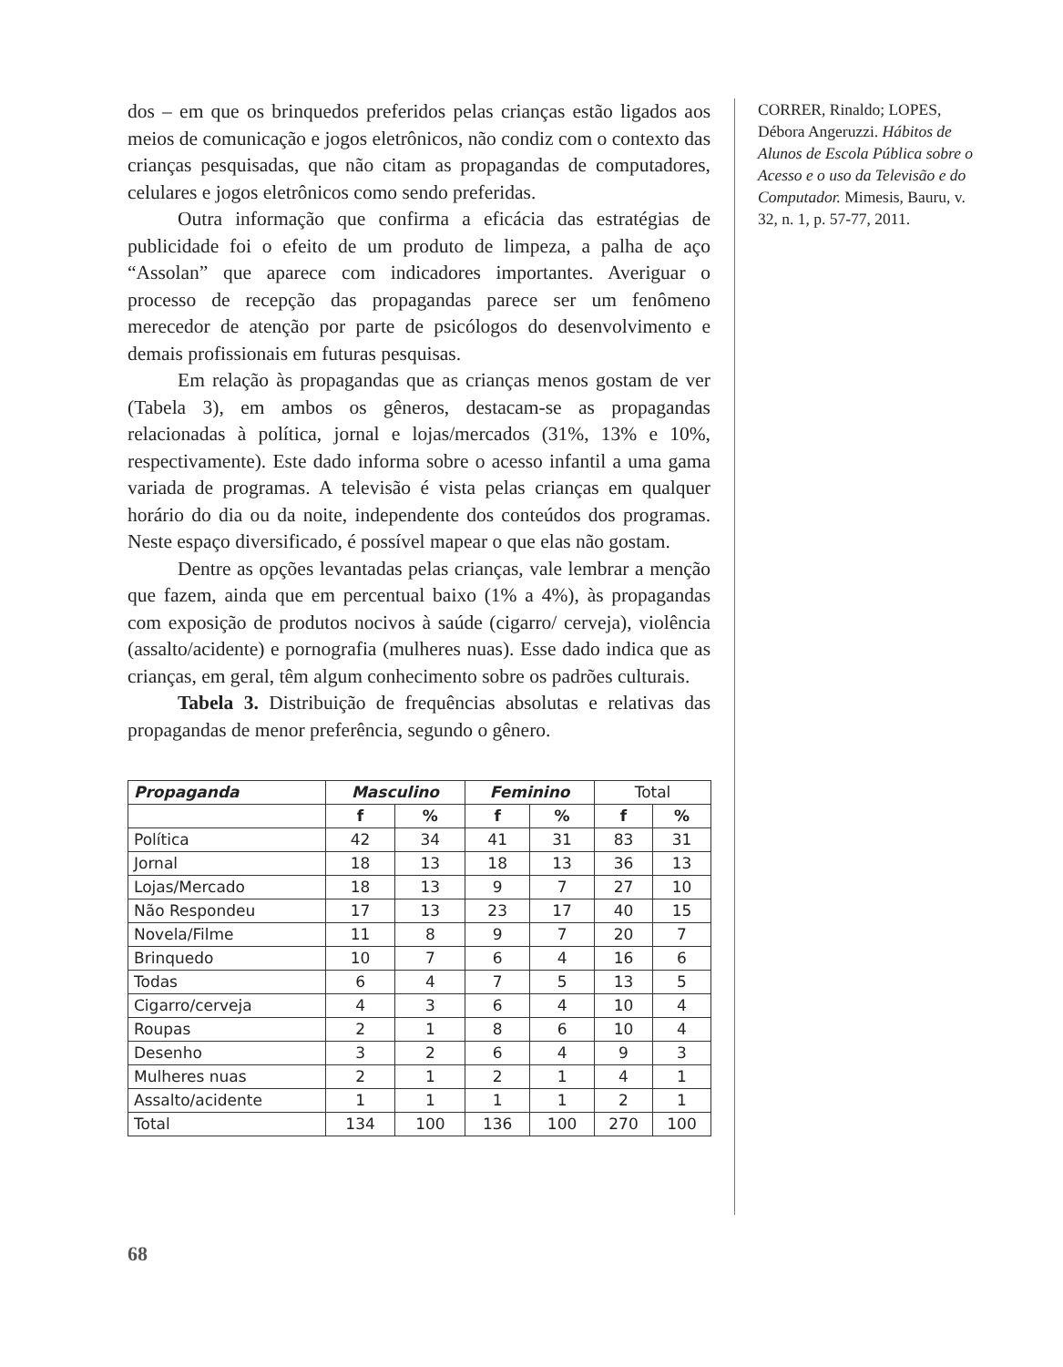dos – em que os brinquedos preferidos pelas crianças estão ligados aos meios de comunicação e jogos eletrônicos, não condiz com o contexto das crianças pesquisadas, que não citam as propagandas de computadores, celulares e jogos eletrônicos como sendo preferidas.
Outra informação que confirma a eficácia das estratégias de publicidade foi o efeito de um produto de limpeza, a palha de aço “Assolan” que aparece com indicadores importantes. Averiguar o processo de recepção das propagandas parece ser um fenômeno merecedor de atenção por parte de psicólogos do desenvolvimento e demais profissionais em futuras pesquisas.
Em relação às propagandas que as crianças menos gostam de ver (Tabela 3), em ambos os gêneros, destacam-se as propagandas relacionadas à política, jornal e lojas/mercados (31%, 13% e 10%, respectivamente). Este dado informa sobre o acesso infantil a uma gama variada de programas. A televisão é vista pelas crianças em qualquer horário do dia ou da noite, independente dos conteúdos dos programas. Neste espaço diversificado, é possível mapear o que elas não gostam.
Dentre as opções levantadas pelas crianças, vale lembrar a menção que fazem, ainda que em percentual baixo (1% a 4%), às propagandas com exposição de produtos nocivos à saúde (cigarro/ cerveja), violência (assalto/acidente) e pornografia (mulheres nuas). Esse dado indica que as crianças, em geral, têm algum conhecimento sobre os padrões culturais.
Tabela 3. Distribuição de frequências absolutas e relativas das propagandas de menor preferência, segundo o gênero.
| Propaganda | Masculino | | Feminino | | Total | |
| --- | --- | --- | --- | --- | --- | --- |
| | f | % | f | % | f | % |
| Política | 42 | 34 | 41 | 31 | 83 | 31 |
| Jornal | 18 | 13 | 18 | 13 | 36 | 13 |
| Lojas/Mercado | 18 | 13 | 9 | 7 | 27 | 10 |
| Não Respondeu | 17 | 13 | 23 | 17 | 40 | 15 |
| Novela/Filme | 11 | 8 | 9 | 7 | 20 | 7 |
| Brinquedo | 10 | 7 | 6 | 4 | 16 | 6 |
| Todas | 6 | 4 | 7 | 5 | 13 | 5 |
| Cigarro/cerveja | 4 | 3 | 6 | 4 | 10 | 4 |
| Roupas | 2 | 1 | 8 | 6 | 10 | 4 |
| Desenho | 3 | 2 | 6 | 4 | 9 | 3 |
| Mulheres nuas | 2 | 1 | 2 | 1 | 4 | 1 |
| Assalto/acidente | 1 | 1 | 1 | 1 | 2 | 1 |
| Total | 134 | 100 | 136 | 100 | 270 | 100 |
CORRER, Rinaldo; LOPES, Débora Angeruzzi. Hábitos de Alunos de Escola Pública sobre o Acesso e o uso da Televisão e do Computador. Mimesis, Bauru, v. 32, n. 1, p. 57-77, 2011.
68